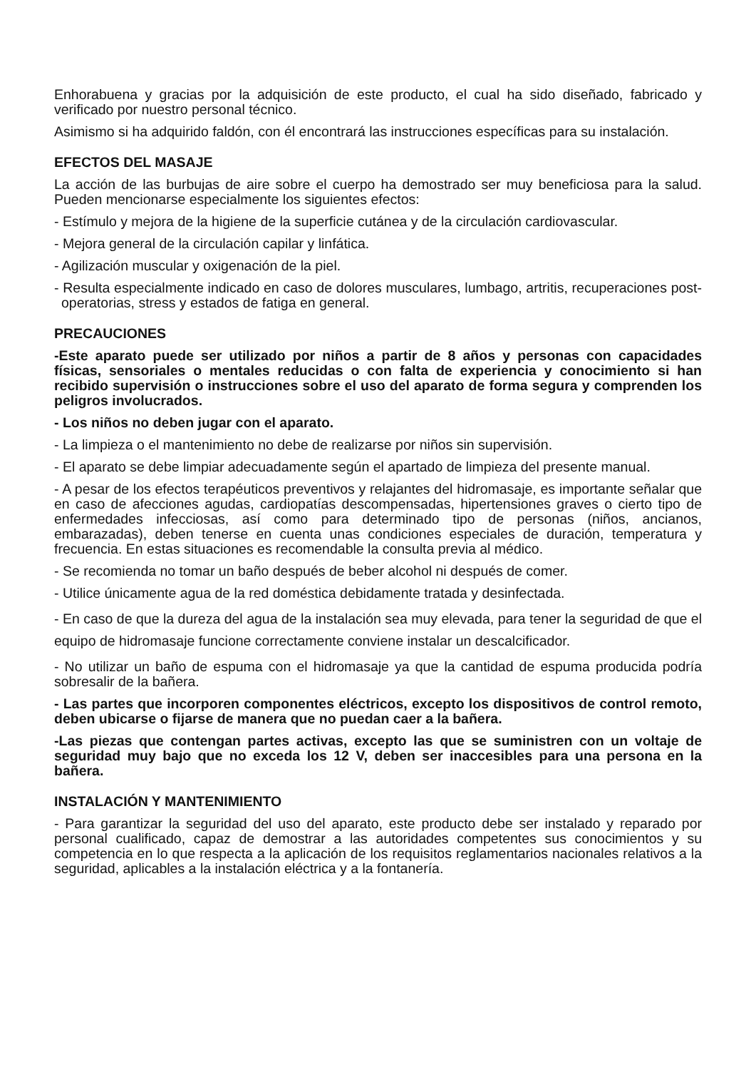Enhorabuena y gracias por la adquisición de este producto, el cual ha sido diseñado, fabricado y verificado por nuestro personal técnico.
Asimismo si ha adquirido faldón, con él encontrará las instrucciones específicas para su instalación.
EFECTOS DEL MASAJE
La acción de las burbujas de aire sobre el cuerpo ha demostrado ser muy beneficiosa para la salud. Pueden mencionarse especialmente los siguientes efectos:
- Estímulo y mejora de la higiene de la superficie cutánea y de la circulación cardiovascular.
- Mejora general de la circulación capilar y linfática.
- Agilización muscular y oxigenación de la piel.
- Resulta especialmente indicado en caso de dolores musculares, lumbago, artritis, recuperaciones post-operatorias, stress y estados de fatiga en general.
PRECAUCIONES
-Este aparato puede ser utilizado por niños a partir de 8 años y personas con capacidades físicas, sensoriales o mentales reducidas o con falta de experiencia y conocimiento si han recibido supervisión o instrucciones sobre el uso del aparato de forma segura y comprenden los peligros involucrados.
- Los niños no deben jugar con el aparato.
- La limpieza o el mantenimiento no debe de realizarse por niños sin supervisión.
- El aparato se debe limpiar adecuadamente según el apartado de limpieza del presente manual.
- A pesar de los efectos terapéuticos preventivos y relajantes del hidromasaje, es importante señalar que en caso de afecciones agudas, cardiopatías descompensadas, hipertensiones graves o cierto tipo de enfermedades infecciosas, así como para determinado tipo de personas (niños, ancianos, embarazadas), deben tenerse en cuenta unas condiciones especiales de duración, temperatura y frecuencia. En estas situaciones es recomendable la consulta previa al médico.
- Se recomienda no tomar un baño después de beber alcohol ni después de comer.
- Utilice únicamente agua de la red doméstica debidamente tratada y desinfectada.
- En caso de que la dureza del agua de la instalación sea muy elevada, para tener la seguridad de que el equipo de hidromasaje funcione correctamente conviene instalar un descalcificador.
- No utilizar un baño de espuma con el hidromasaje ya que la cantidad de espuma producida podría sobresalir de la bañera.
- Las partes que incorporen componentes eléctricos, excepto los dispositivos de control remoto, deben ubicarse o fijarse de manera que no puedan caer a la bañera.
-Las piezas que contengan partes activas, excepto las que se suministren con un voltaje de seguridad muy bajo que no exceda los 12 V, deben ser inaccesibles para una persona en la bañera.
INSTALACIÓN Y MANTENIMIENTO
- Para garantizar la seguridad del uso del aparato, este producto debe ser instalado y reparado por personal cualificado, capaz de demostrar a las autoridades competentes sus conocimientos y su competencia en lo que respecta a la aplicación de los requisitos reglamentarios nacionales relativos a la seguridad, aplicables a la instalación eléctrica y a la fontanería.